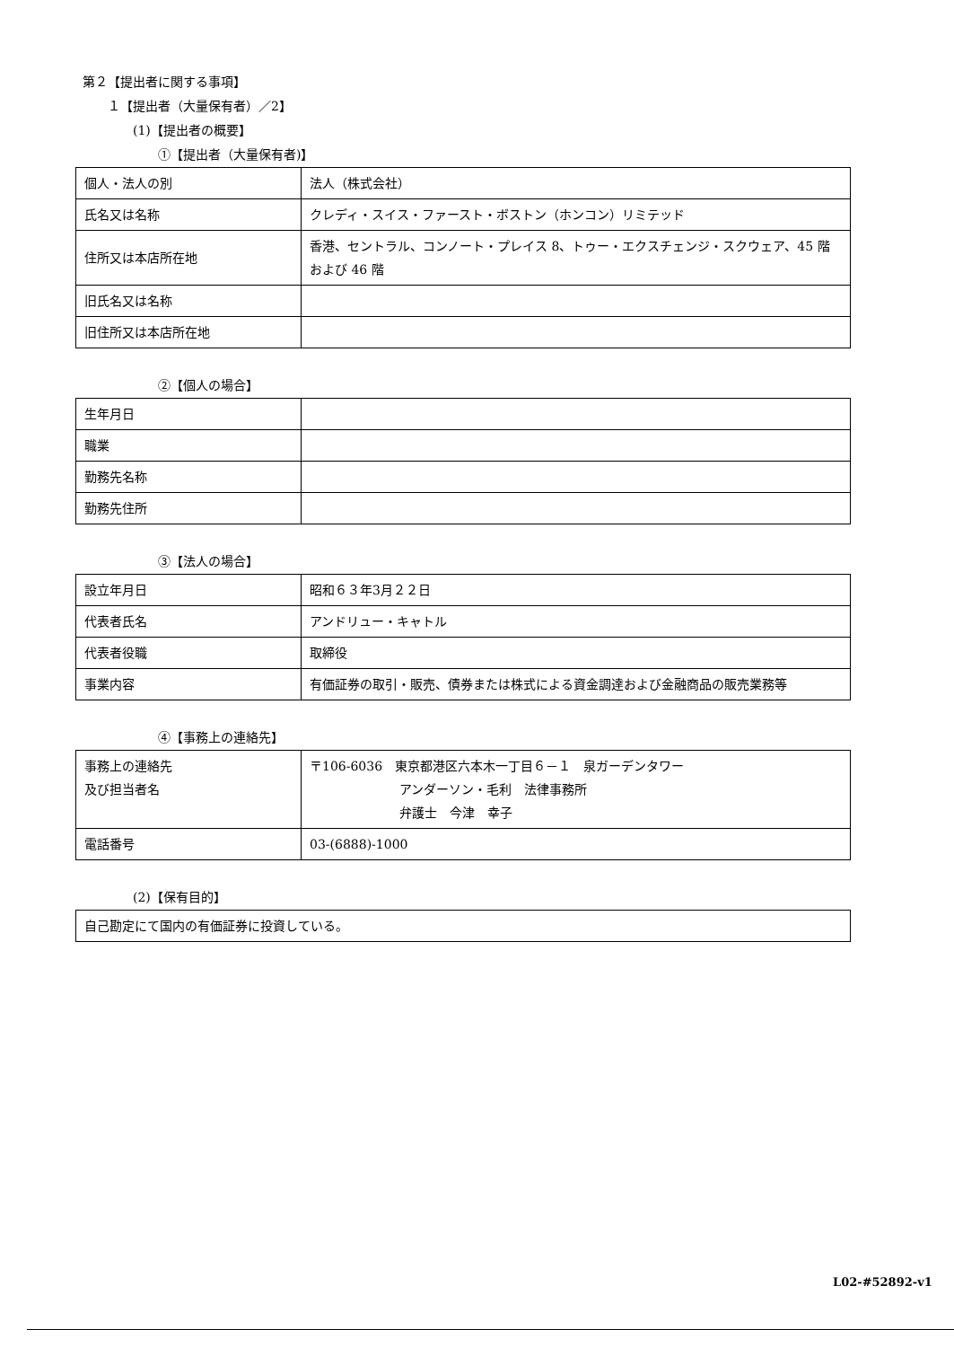第２【提出者に関する事項】
１【提出者（大量保有者）／2】
(1)【提出者の概要】
①【提出者（大量保有者)】
| 個人・法人の別 | 法人（株式会社） |
| 氏名又は名称 | クレディ・スイス・ファースト・ボストン（ホンコン）リミテッド |
| 住所又は本店所在地 | 香港、セントラル、コンノート・プレイス 8、トゥー・エクスチェンジ・スクウェア、45 階および 46 階 |
| 旧氏名又は名称 | |
| 旧住所又は本店所在地 | |
②【個人の場合】
| 生年月日 | |
| 職業 | |
| 勤務先名称 | |
| 勤務先住所 | |
③【法人の場合】
| 設立年月日 | 昭和６３年3月２２日 |
| 代表者氏名 | アンドリュー・キャトル |
| 代表者役職 | 取締役 |
| 事業内容 | 有価証券の取引・販売、債券または株式による資金調達および金融商品の販売業務等 |
④【事務上の連絡先】
| 事務上の連絡先 及び担当者名 | 〒106-6036 東京都港区六本木一丁目６－１ 泉ガーデンタワー アンダーソン・毛利 法律事務所 弁護士 今津 幸子 |
| 電話番号 | 03-(6888)-1000 |
(2)【保有目的】
| 自己勘定にて国内の有価証券に投資している。 |
L02-#52892-v1